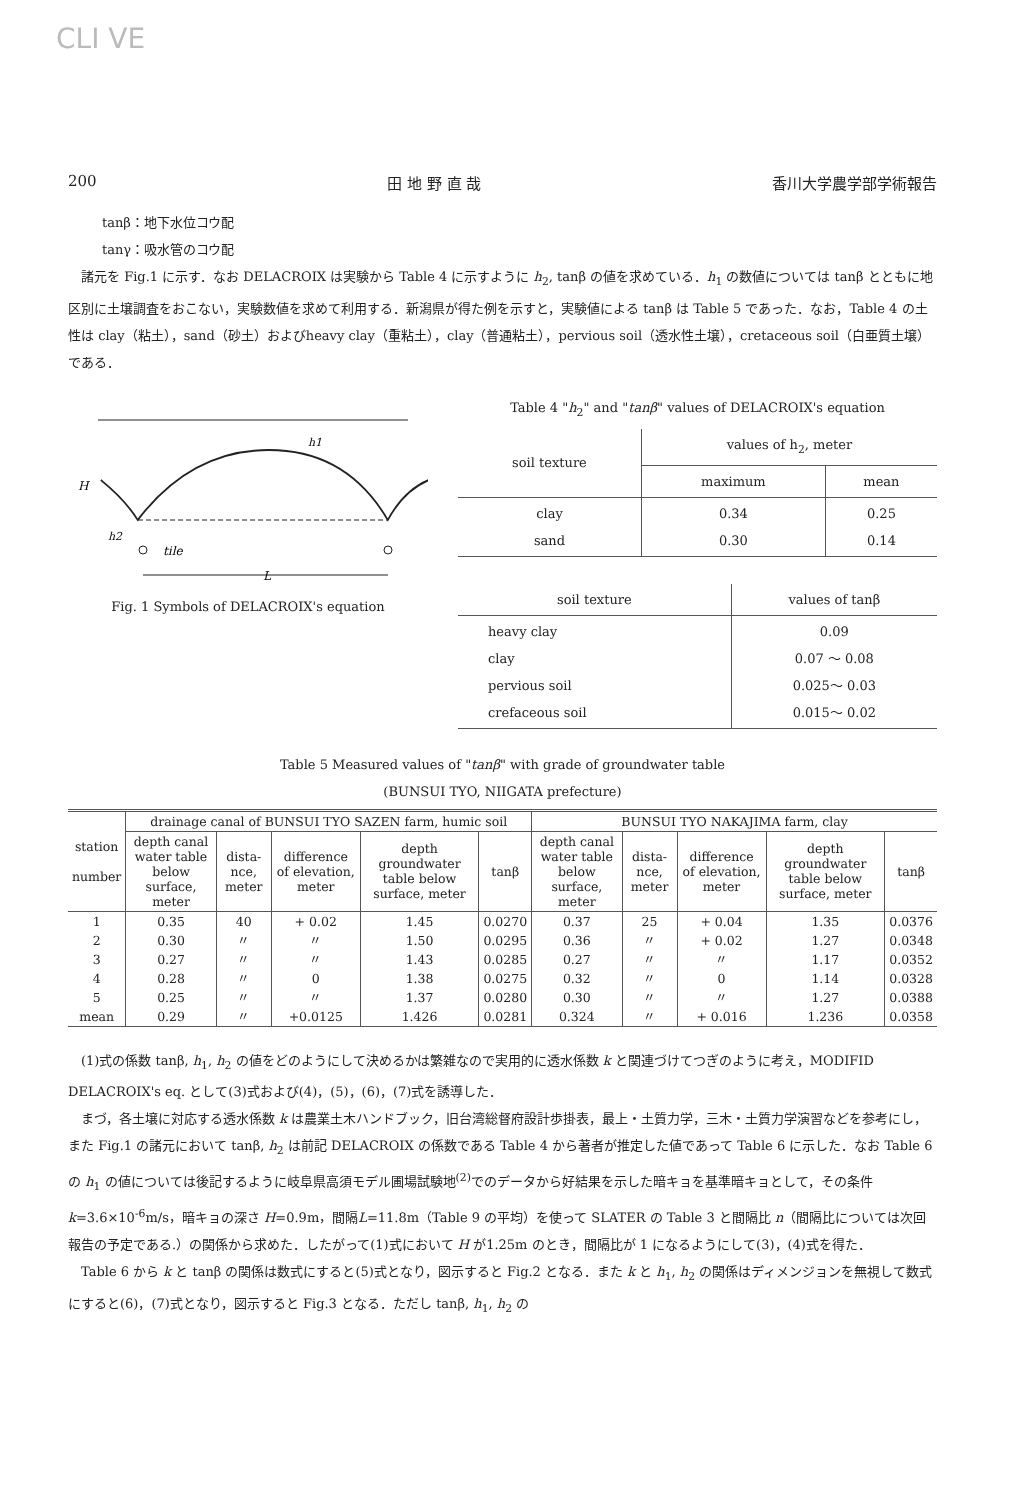CLI VE
200 田 地 野 直 哉 香川大学農学部学術報告
tanβ：地下水位コウ配
tanγ：吸水管のコウ配
　諸元を Fig.1 に示す．なお DELACROIX は実験から Table 4 に示すように h<sub>2</sub>, tanβ の値を求めている．h<sub>1</sub> の数値については tanβ とともに地区別に土壌調査をおこない，実験数値を求めて利用する．新潟県が得た例を示すと，実験値による tanβ は Table 5 であった．なお，Table 4 の土性は clay（粘土），sand（砂土）およびheavy clay（重粘土），clay（普通粘土），pervious soil（透水性土壌），cretaceous soil（白亜質土壌）である．
H
h1
h2
tile
L
Fig. 1 Symbols of DELACROIX's equation
Table 4 "h<sub>2</sub>" and "tanβ" values of DELACROIX's equation
| soil texture | values of h<sub>2</sub>, meter | |
| --- | --- | --- |
| | maximum | mean |
| clay sand | 0.34 0.30 | 0.25 0.14 |
| soil texture | values of tanβ |
| --- | --- |
| heavy clay clay pervious soil crefaceous soil | 0.09 0.07 ～ 0.08 0.025～ 0.03 0.015～ 0.02 |
Table 5 Measured values of "tanβ" with grade of groundwater table
(BUNSUI TYO, NIIGATA prefecture)
| station number | drainage canal of BUNSUI TYO SAZEN farm, humic soil | | | | | BUNSUI TYO NAKAJIMA farm, clay | | | | |
| --- | --- | --- | --- | --- | --- | --- | --- | --- | --- | --- |
| | depth canal water table below surface, meter | dista-nce, meter | difference of elevation, meter | depth groundwater table below surface, meter | tanβ | depth canal water table below surface, meter | dista-nce, meter | difference of elevation, meter | depth groundwater table below surface, meter | tanβ |
| 1 | 0.35 | 40 | + 0.02 | 1.45 | 0.0270 | 0.37 | 25 | + 0.04 | 1.35 | 0.0376 |
| 2 | 0.30 | 〃 | 〃 | 1.50 | 0.0295 | 0.36 | 〃 | + 0.02 | 1.27 | 0.0348 |
| 3 | 0.27 | 〃 | 〃 | 1.43 | 0.0285 | 0.27 | 〃 | 〃 | 1.17 | 0.0352 |
| 4 | 0.28 | 〃 | 0 | 1.38 | 0.0275 | 0.32 | 〃 | 0 | 1.14 | 0.0328 |
| 5 | 0.25 | 〃 | 〃 | 1.37 | 0.0280 | 0.30 | 〃 | 〃 | 1.27 | 0.0388 |
| mean | 0.29 | 〃 | +0.0125 | 1.426 | 0.0281 | 0.324 | 〃 | + 0.016 | 1.236 | 0.0358 |
　(1)式の係数 tanβ, h<sub>1</sub>, h<sub>2</sub> の値をどのようにして決めるかは繁雑なので実用的に透水係数 k と関連づけてつぎのように考え，MODIFID DELACROIX's eq. として(3)式および(4)，(5)，(6)，(7)式を誘導した．
　まづ，各土壌に対応する透水係数 k は農業土木ハンドブック，旧台湾総督府設計歩掛表，最上・土質力学，三木・土質力学演習などを参考にし，また Fig.1 の諸元において tanβ, h<sub>2</sub> は前記 DELACROIX の係数である Table 4 から著者が推定した値であって Table 6 に示した．なお Table 6 の h<sub>1</sub> の値については後記するように岐阜県高須モデル圃場試験地<sup>(2)</sup>でのデータから好結果を示した暗キョを基準暗キョとして，その条件 k=3.6×10<sup>-6</sup>m/s，暗キョの深さ H=0.9m，間隔L=11.8m（Table 9 の平均）を使って SLATER の Table 3 と間隔比 n（間隔比については次回報告の予定である.）の関係から求めた．したがって(1)式において H が1.25m のとき，間隔比が 1 になるようにして(3)，(4)式を得た．
　Table 6 から k と tanβ の関係は数式にすると(5)式となり，図示すると Fig.2 となる．また k と h<sub>1</sub>, h<sub>2</sub> の関係はディメンジョンを無視して数式にすると(6)，(7)式となり，図示すると Fig.3 となる．ただし tanβ, h<sub>1</sub>, h<sub>2</sub> の